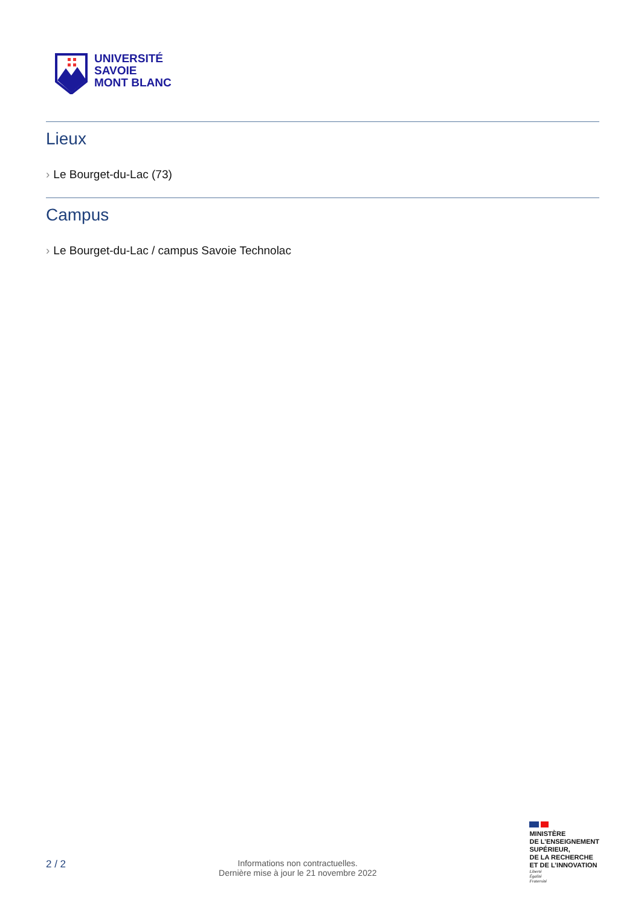UNIVERSITÉ
SAVOIE
MONT BLANC
Lieux
› Le Bourget-du-Lac (73)
Campus
› Le Bourget-du-Lac / campus Savoie Technolac
2 / 2
Informations non contractuelles.
Dernière mise à jour le 21 novembre 2022
MINISTÈRE
DE L’ENSEIGNEMENT
SUPÉRIEUR,
DE LA RECHERCHE
ET DE L’INNOVATION
Liberté
Égalité
Fraternité